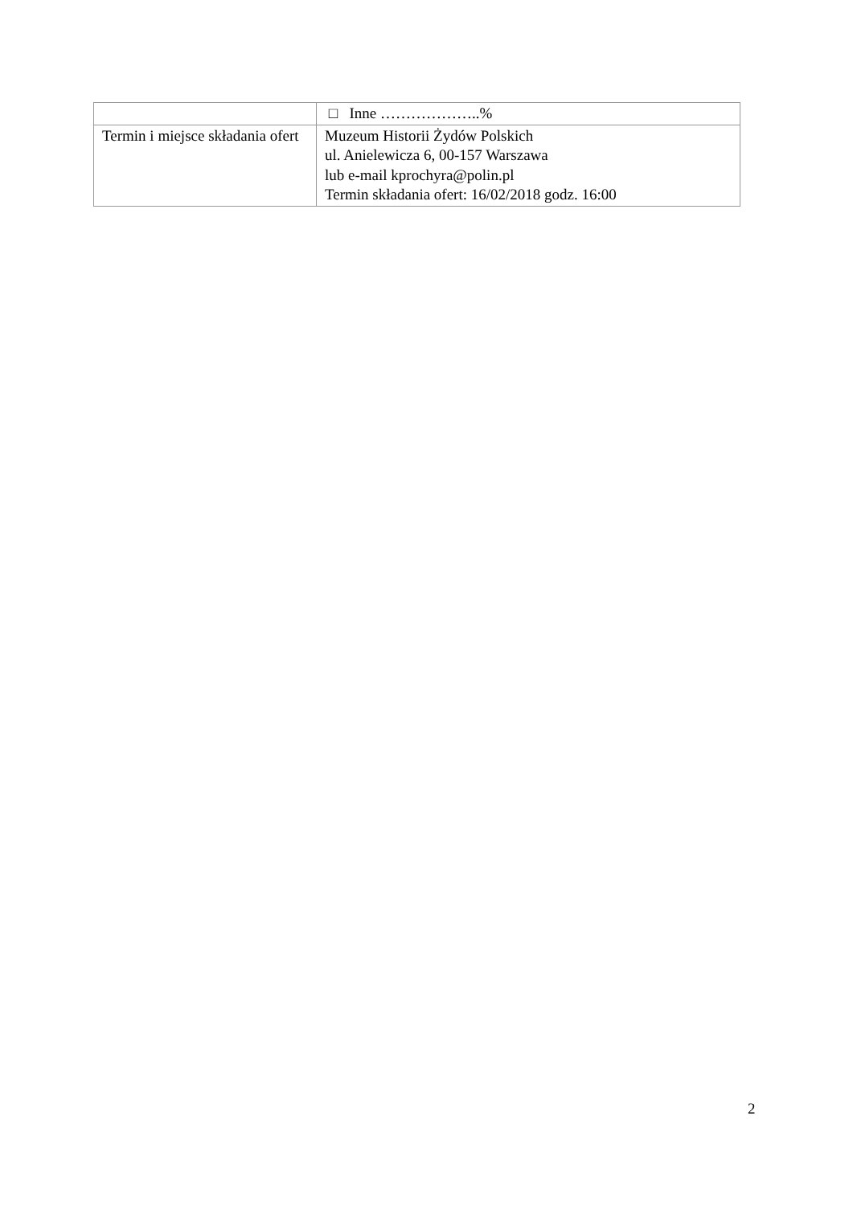| | □ Inne ………………..% |
| Termin i miejsce składania ofert | Muzeum Historii Żydów Polskich ul. Anielewicza 6, 00-157 Warszawa lub e-mail kprochyra@polin.pl Termin składania ofert: 16/02/2018 godz. 16:00 |
2